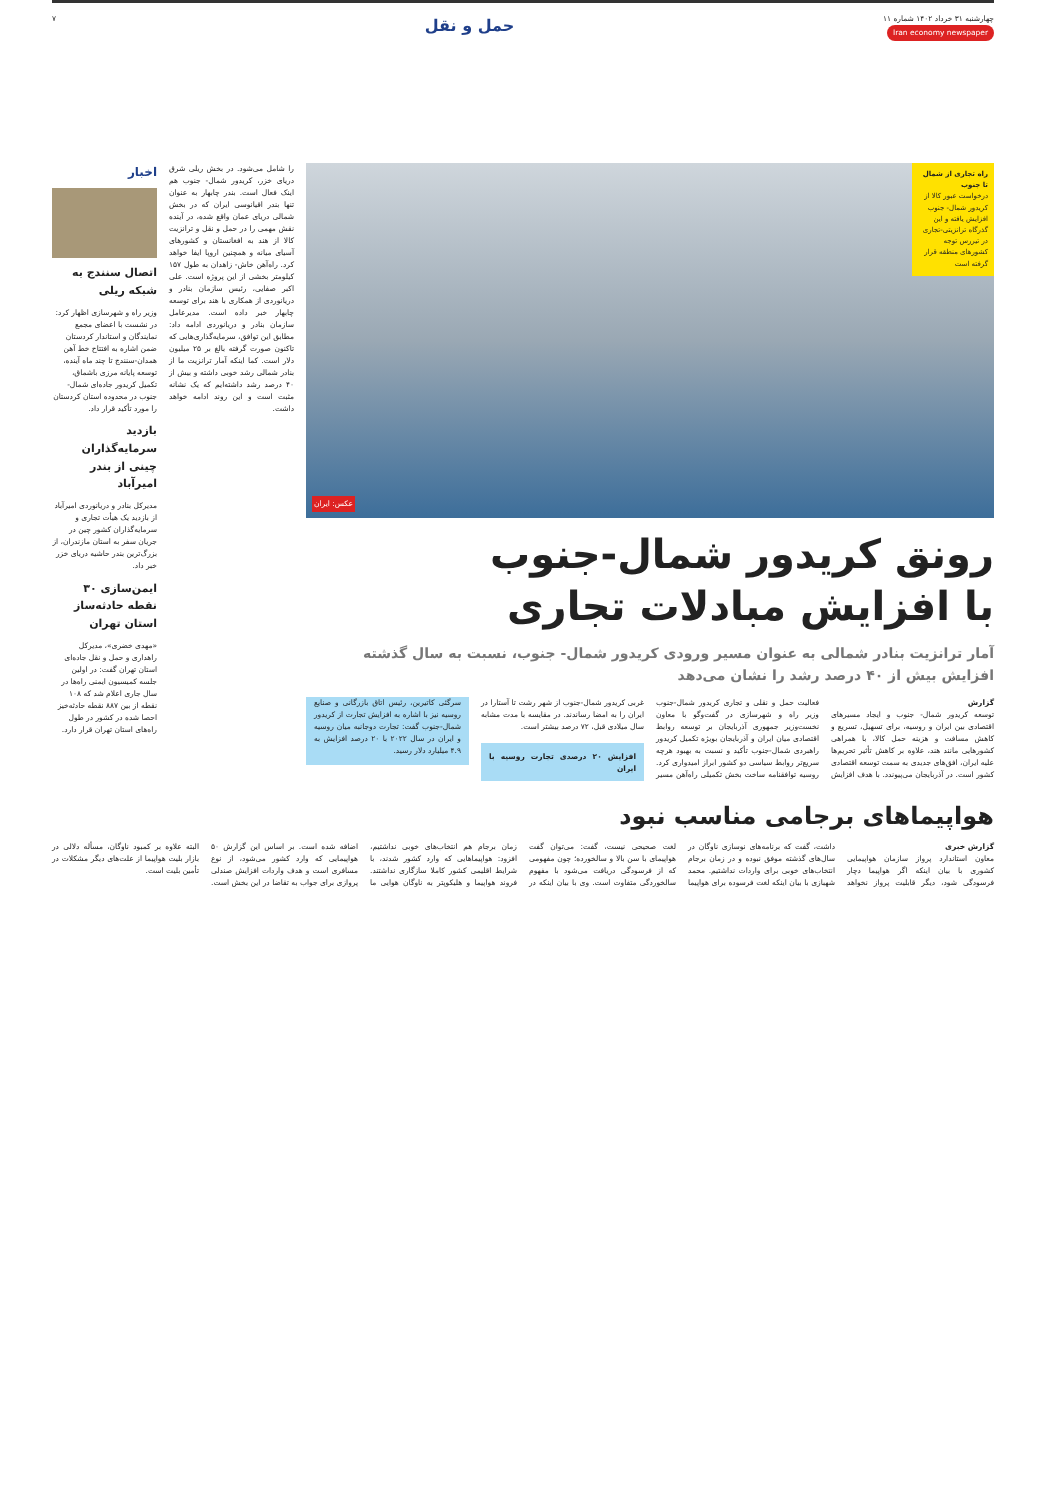چهارشنبه ۳۱ خرداد ۱۴۰۲ شماره ۱۱
Iran economy newspaper
حمل و نقل
۷
راه تجاری از شمال تا جنوب
درخواست عبور کالا از کریدور شمال- جنوب افزایش یافته و این گذرگاه ترانزیتی-تجاری در تیررس توجه کشورهای منطقه قرار گرفته است
عکس: ایران
رونق کریدور شمال-جنوب
با افزایش مبادلات تجاری
آمار ترانزیت بنادر شمالی به عنوان مسیر ورودی کریدور شمال- جنوب، نسبت به سال گذشته افزایش بیش از ۴۰ درصد رشد را نشان می‌دهد
گزارش
توسعه کریدور شمال- جنوب و ایجاد مسیرهای اقتصادی بین ایران و روسیه، برای تسهیل، تسریع و کاهش مسافت و هزینه حمل کالا، با همراهی کشورهایی مانند هند، علاوه بر کاهش تأثیر تحریم‌ها علیه ایران، افق‌های جدیدی به سمت توسعه اقتصادی کشور است. در آذربایجان می‌پیوندد. با هدف افزایش فعالیت حمل و نقلی و تجاری کریدور شمال-جنوب وزیر راه و شهرسازی در گفت‌وگو با معاون نخست‌وزیر جمهوری آذربایجان بر توسعه روابط اقتصادی میان ایران و آذربایجان بویژه تکمیل کریدور راهبردی شمال-جنوب تأکید و نسبت به بهبود هرچه سریع‌تر روابط سیاسی دو کشور ابراز امیدواری کرد. روسیه توافقنامه ساخت بخش تکمیلی راه‌آهن مسیر غربی کریدور شمال-جنوب از شهر رشت تا آستارا در ایران را به امضا رساندند. در مقایسه با مدت مشابه سال میلادی قبل، ۷۲ درصد بیشتر است.
افزایش ۲۰ درصدی تجارت روسیه با ایران
سرگئی کاتیرین، رئیس اتاق بازرگانی و صنایع روسیه نیز با اشاره به افزایش تجارت از کریدور شمال-جنوب گفت: تجارت دوجانبه میان روسیه و ایران در سال ۲۰۲۲ با ۲۰ درصد افزایش به ۴.۹ میلیارد دلار رسید.
را شامل می‌شود. در بخش ریلی شرق دریای خزر، کریدور شمال- جنوب هم اینک فعال است. بندر چابهار به عنوان تنها بندر اقیانوسی ایران که در بخش شمالی دریای عمان واقع شده، در آینده نقش مهمی را در حمل و نقل و ترانزیت کالا از هند به افغانستان و کشورهای آسیای میانه و همچنین اروپا ایفا خواهد کرد. راه‌آهن خاش- زاهدان به طول ۱۵۷ کیلومتر بخشی از این پروژه است. علی اکبر صفایی، رئیس سازمان بنادر و دریانوردی از همکاری با هند برای توسعه چابهار خبر داده است. مدیرعامل سازمان بنادر و دریانوردی ادامه داد: مطابق این توافق، سرمایه‌گذاری‌هایی که تاکنون صورت گرفته بالغ بر ۲۵ میلیون دلار است. کما اینکه آمار ترانزیت ما از بنادر شمالی رشد خوبی داشته و بیش از ۴۰ درصد رشد داشته‌ایم که یک نشانه مثبت است و این روند ادامه خواهد داشت.
اخبار
اتصال سنندج به شبکه ریلی
وزیر راه و شهرسازی اظهار کرد: در نشست با اعضای مجمع نمایندگان و استاندار کردستان ضمن اشاره به افتتاح خط آهن همدان-سنندج تا چند ماه آینده، توسعه پایانه مرزی باشماق، تکمیل کریدور جاده‌ای شمال-جنوب در محدوده استان کردستان را مورد تأکید قرار داد.
بازدید سرمایه‌گذاران چینی از بندر امیرآباد
مدیرکل بنادر و دریانوردی امیرآباد از بازدید یک هیأت تجاری و سرمایه‌گذاران کشور چین در جریان سفر به استان مازندران، از بزرگ‌ترین بندر حاشیه دریای خزر خبر داد.
ایمن‌سازی ۳۰ نقطه حادثه‌ساز استان تهران
«مهدی خضری»، مدیرکل راهداری و حمل و نقل جاده‌ای استان تهران گفت: در اولین جلسه کمیسیون ایمنی راه‌ها در سال جاری اعلام شد که ۱۰۸ نقطه از بین ۸۸۷ نقطه حادثه‌خیز احصا شده در کشور در طول راه‌های استان تهران قرار دارد.
هواپیماهای برجامی مناسب نبود
گزارش خبری
معاون استاندارد پرواز سازمان هواپیمایی کشوری با بیان اینکه اگر هواپیما دچار فرسودگی شود، دیگر قابلیت پرواز نخواهد داشت، گفت که برنامه‌های نوسازی ناوگان در سال‌های گذشته موفق نبوده و در زمان برجام انتخاب‌های خوبی برای واردات نداشتیم. محمد شهبازی با بیان اینکه لغت فرسوده برای هواپیما لغت صحیحی نیست، گفت: می‌توان گفت هواپیمای با سن بالا و سالخورده؛ چون مفهومی که از فرسودگی دریافت می‌شود با مفهوم سالخوردگی متفاوت است. وی با بیان اینکه در زمان برجام هم انتخاب‌های خوبی نداشتیم، افزود: هواپیماهایی که وارد کشور شدند، با شرایط اقلیمی کشور کاملا سازگاری نداشتند. فروند هواپیما و هلیکوپتر به ناوگان هوایی ما اضافه شده است. بر اساس این گزارش ۵۰ هواپیمایی که وارد کشور می‌شود، از نوع مسافری است و هدف واردات افزایش صندلی پروازی برای جواب به تقاضا در این بخش است. البته علاوه بر کمبود ناوگان، مسأله دلالی در بازار بلیت هواپیما از علت‌های دیگر مشکلات در تأمین بلیت است.